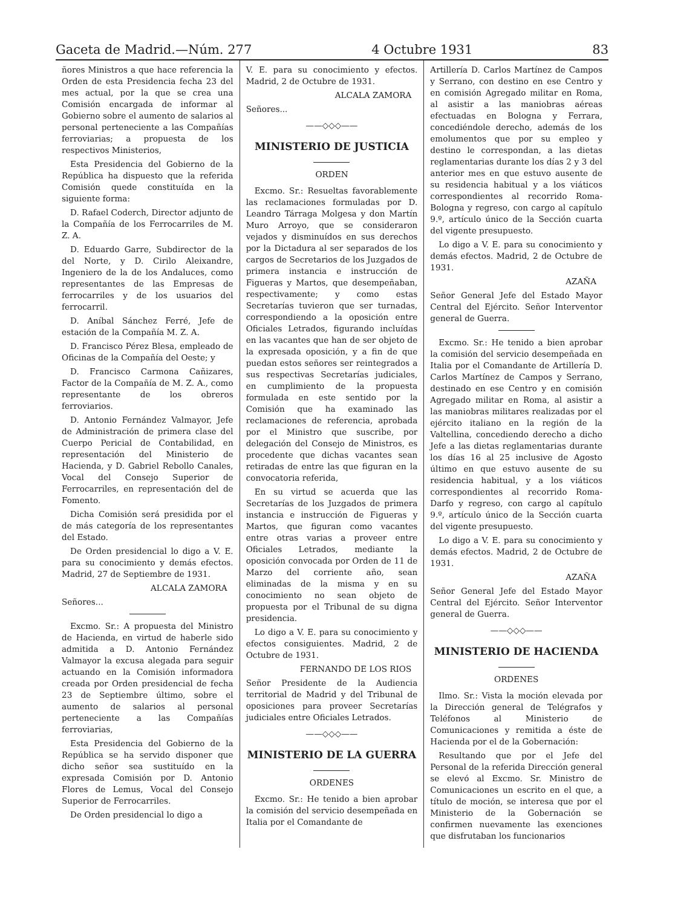Gaceta de Madrid.—Núm. 277 4 Octubre 1931 83
ñores Ministros a que hace referencia la Orden de esta Presidencia fecha 23 del mes actual, por la que se crea una Comisión encargada de informar al Gobierno sobre el aumento de salarios al personal perteneciente a las Compañías ferroviarias; a propuesta de los respectivos Ministerios,
Esta Presidencia del Gobierno de la República ha dispuesto que la referida Comisión quede constituída en la siguiente forma:
D. Rafael Coderch, Director adjunto de la Compañía de los Ferrocarriles de M. Z. A.
D. Eduardo Garre, Subdirector de la del Norte, y D. Cirilo Aleixandre, Ingeniero de la de los Andaluces, como representantes de las Empresas de ferrocarriles y de los usuarios del ferrocarril.
D. Aníbal Sánchez Ferré, Jefe de estación de la Compañía M. Z. A.
D. Francisco Pérez Blesa, empleado de Oficinas de la Compañía del Oeste; y
D. Francisco Carmona Cañizares, Factor de la Compañía de M. Z. A., como representante de los obreros ferroviarios.
D. Antonio Fernández Valmayor, Jefe de Administración de primera clase del Cuerpo Pericial de Contabilidad, en representación del Ministerio de Hacienda, y D. Gabriel Rebollo Canales, Vocal del Consejo Superior de Ferrocarriles, en representación del de Fomento.
Dicha Comisión será presidida por el de más categoría de los representantes del Estado.
De Orden presidencial lo digo a V. E. para su conocimiento y demás efectos. Madrid, 27 de Septiembre de 1931.
ALCALA ZAMORA
Señores...
Excmo. Sr.: A propuesta del Ministro de Hacienda, en virtud de haberle sido admitida a D. Antonio Fernández Valmayor la excusa alegada para seguir actuando en la Comisión informadora creada por Orden presidencial de fecha 23 de Septiembre último, sobre el aumento de salarios al personal perteneciente a las Compañías ferroviarias,
Esta Presidencia del Gobierno de la República se ha servido disponer que dicho señor sea sustituído en la expresada Comisión por D. Antonio Flores de Lemus, Vocal del Consejo Superior de Ferrocarriles.
De Orden presidencial lo digo a
V. E. para su conocimiento y efectos. Madrid, 2 de Octubre de 1931.
ALCALA ZAMORA
Señores...
——◇◇◇——
MINISTERIO DE JUSTICIA
ORDEN
Excmo. Sr.: Resueltas favorablemente las reclamaciones formuladas por D. Leandro Tárraga Molgesa y don Martín Muro Arroyo, que se consideraron vejados y disminuídos en sus derechos por la Dictadura al ser separados de los cargos de Secretarios de los Juzgados de primera instancia e instrucción de Figueras y Martos, que desempeñaban, respectivamente; y como estas Secretarías tuvieron que ser turnadas, correspondiendo a la oposición entre Oficiales Letrados, figurando incluídas en las vacantes que han de ser objeto de la expresada oposición, y a fin de que puedan estos señores ser reintegrados a sus respectivas Secretarías judiciales, en cumplimiento de la propuesta formulada en este sentido por la Comisión que ha examinado las reclamaciones de referencia, aprobada por el Ministro que suscribe, por delegación del Consejo de Ministros, es procedente que dichas vacantes sean retiradas de entre las que figuran en la convocatoria referida,
En su virtud se acuerda que las Secretarías de los Juzgados de primera instancia e instrucción de Figueras y Martos, que figuran como vacantes entre otras varias a proveer entre Oficiales Letrados, mediante la oposición convocada por Orden de 11 de Marzo del corriente año, sean eliminadas de la misma y en su conocimiento no sean objeto de propuesta por el Tribunal de su digna presidencia.
Lo digo a V. E. para su conocimiento y efectos consiguientes. Madrid, 2 de Octubre de 1931.
FERNANDO DE LOS RIOS
Señor Presidente de la Audiencia territorial de Madrid y del Tribunal de oposiciones para proveer Secretarías judiciales entre Oficiales Letrados.
——◇◇◇——
MINISTERIO DE LA GUERRA
ORDENES
Excmo. Sr.: He tenido a bien aprobar la comisión del servicio desempeñada en Italia por el Comandante de
Artillería D. Carlos Martínez de Campos y Serrano, con destino en ese Centro y en comisión Agregado militar en Roma, al asistir a las maniobras aéreas efectuadas en Bologna y Ferrara, concediéndole derecho, además de los emolumentos que por su empleo y destino le correspondan, a las dietas reglamentarias durante los días 2 y 3 del anterior mes en que estuvo ausente de su residencia habitual y a los viáticos correspondientes al recorrido Roma-Bologna y regreso, con cargo al capítulo 9.º, artículo único de la Sección cuarta del vigente presupuesto.
Lo digo a V. E. para su conocimiento y demás efectos. Madrid, 2 de Octubre de 1931.
AZAÑA
Señor General Jefe del Estado Mayor Central del Ejército. Señor Interventor general de Guerra.
Excmo. Sr.: He tenido a bien aprobar la comisión del servicio desempeñada en Italia por el Comandante de Artillería D. Carlos Martínez de Campos y Serrano, destinado en ese Centro y en comisión Agregado militar en Roma, al asistir a las maniobras militares realizadas por el ejército italiano en la región de la Valtellina, concediendo derecho a dicho Jefe a las dietas reglamentarias durante los días 16 al 25 inclusive de Agosto último en que estuvo ausente de su residencia habitual, y a los viáticos correspondientes al recorrido Roma-Darfo y regreso, con cargo al capítulo 9.º, artículo único de la Sección cuarta del vigente presupuesto.
Lo digo a V. E. para su conocimiento y demás efectos. Madrid, 2 de Octubre de 1931.
AZAÑA
Señor General Jefe del Estado Mayor Central del Ejército. Señor Interventor general de Guerra.
——◇◇◇——
MINISTERIO DE HACIENDA
ORDENES
Ilmo. Sr.: Vista la moción elevada por la Dirección general de Telégrafos y Teléfonos al Ministerio de Comunicaciones y remitida a éste de Hacienda por el de la Gobernación:
Resultando que por el Jefe del Personal de la referida Dirección general se elevó al Excmo. Sr. Ministro de Comunicaciones un escrito en el que, a título de moción, se interesa que por el Ministerio de la Gobernación se confirmen nuevamente las exenciones que disfrutaban los funcionarios